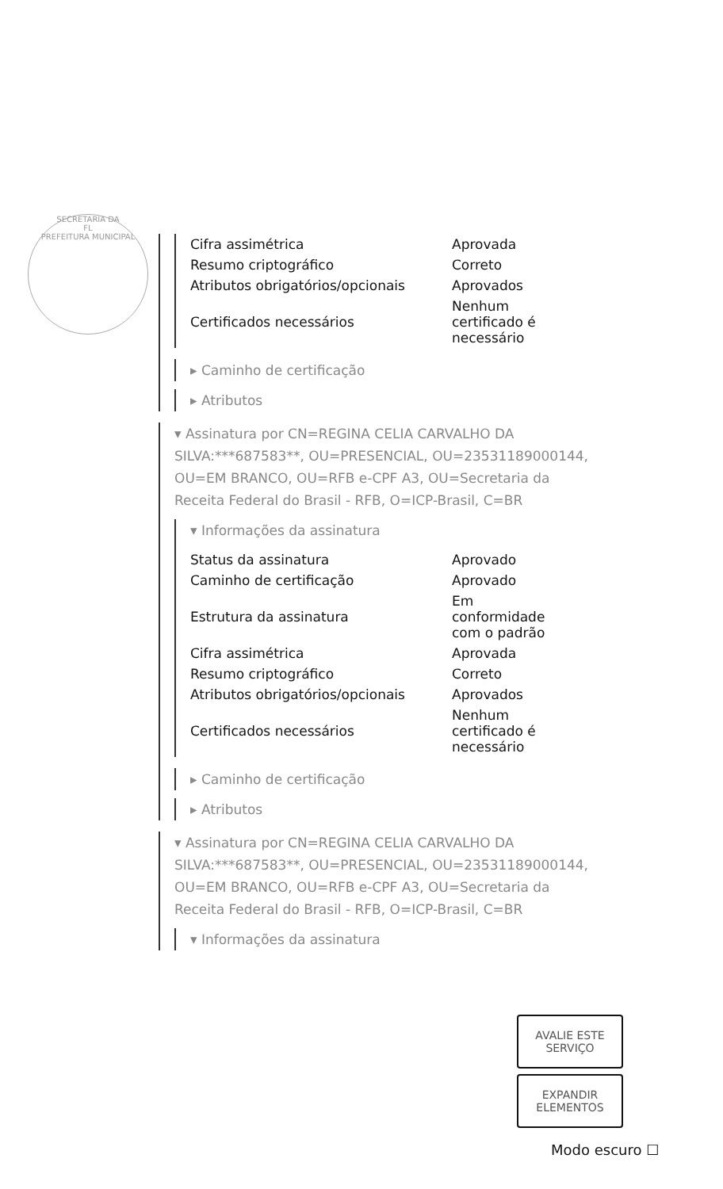SECRETARIA DA
FL
PREFEITURA MUNICIPAL
| Cifra assimétrica | Aprovada |
| Resumo criptográfico | Correto |
| Atributos obrigatórios/opcionais | Aprovados |
| Certificados necessários | Nenhum certificado é necessário |
▸ Caminho de certificação
▸ Atributos
▾ Assinatura por CN=REGINA CELIA CARVALHO DA SILVA:***687583**, OU=PRESENCIAL, OU=23531189000144, OU=EM BRANCO, OU=RFB e-CPF A3, OU=Secretaria da Receita Federal do Brasil - RFB, O=ICP-Brasil, C=BR
▾ Informações da assinatura
| Status da assinatura | Aprovado |
| Caminho de certificação | Aprovado |
| Estrutura da assinatura | Em conformidade com o padrão |
| Cifra assimétrica | Aprovada |
| Resumo criptográfico | Correto |
| Atributos obrigatórios/opcionais | Aprovados |
| Certificados necessários | Nenhum certificado é necessário |
▸ Caminho de certificação
▸ Atributos
▾ Assinatura por CN=REGINA CELIA CARVALHO DA SILVA:***687583**, OU=PRESENCIAL, OU=23531189000144, OU=EM BRANCO, OU=RFB e-CPF A3, OU=Secretaria da Receita Federal do Brasil - RFB, O=ICP-Brasil, C=BR
▾ Informações da assinatura
AVALIE ESTE
SERVIÇO
EXPANDIR
ELEMENTOS
Modo escuro ☐